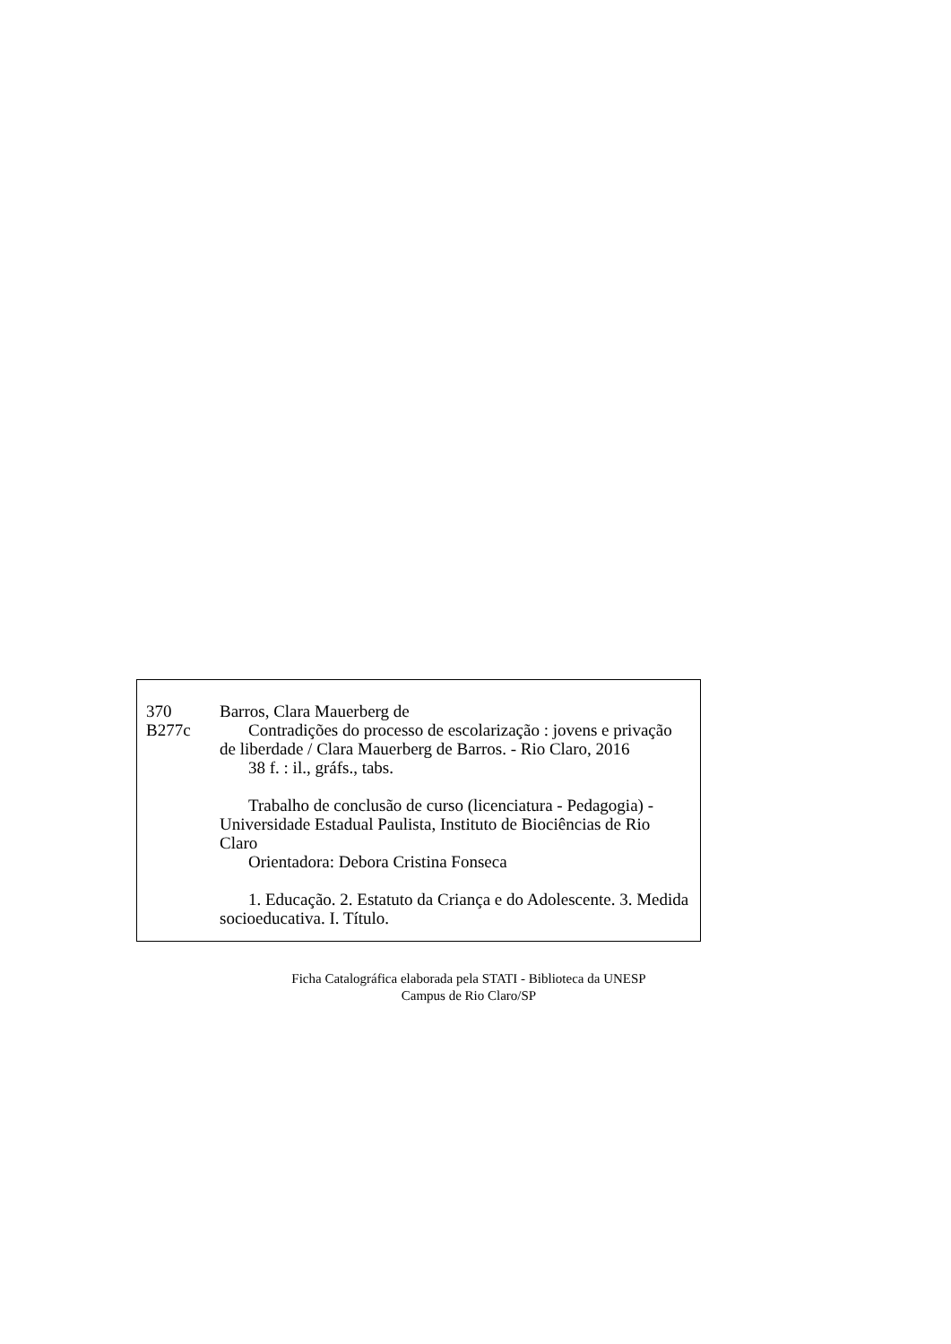370
B277c
Barros, Clara Mauerberg de
Contradições do processo de escolarização : jovens e privação de liberdade / Clara Mauerberg de Barros. - Rio Claro, 2016
38 f. : il., gráfs., tabs.
Trabalho de conclusão de curso (licenciatura - Pedagogia) - Universidade Estadual Paulista, Instituto de Biociências de Rio Claro
Orientadora: Debora Cristina Fonseca
1. Educação. 2. Estatuto da Criança e do Adolescente. 3. Medida socioeducativa. I. Título.
Ficha Catalográfica elaborada pela STATI - Biblioteca da UNESP
Campus de Rio Claro/SP